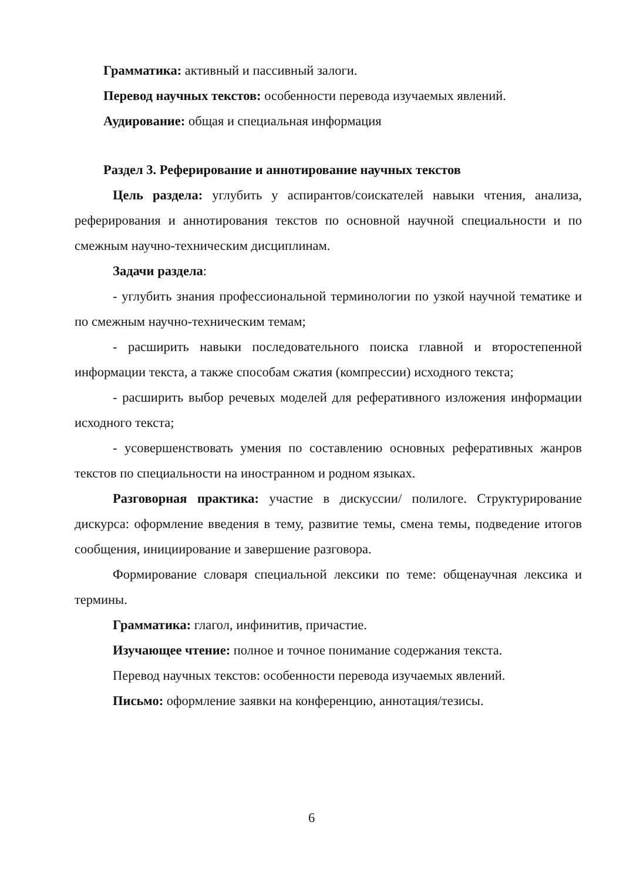Грамматика: активный и пассивный залоги.
Перевод научных текстов: особенности перевода изучаемых явлений.
Аудирование: общая и специальная информация
Раздел 3. Реферирование и аннотирование научных текстов
Цель раздела: углубить у аспирантов/соискателей навыки чтения, анализа, реферирования и аннотирования текстов по основной научной специальности и по смежным научно-техническим дисциплинам.
Задачи раздела:
- углубить знания профессиональной терминологии по узкой научной тематике и по смежным научно-техническим темам;
- расширить навыки последовательного поиска главной и второстепенной информации текста, а также способам сжатия (компрессии) исходного текста;
- расширить выбор речевых моделей для реферативного изложения информации исходного текста;
- усовершенствовать умения по составлению основных реферативных жанров текстов по специальности на иностранном и родном языках.
Разговорная практика: участие в дискуссии/ полилоге. Структурирование дискурса: оформление введения в тему, развитие темы, смена темы, подведение итогов сообщения, инициирование и завершение разговора.
Формирование словаря специальной лексики по теме: общенаучная лексика и термины.
Грамматика: глагол, инфинитив, причастие.
Изучающее чтение: полное и точное понимание содержания текста.
Перевод научных текстов: особенности перевода изучаемых явлений.
Письмо: оформление заявки на конференцию, аннотация/тезисы.
6